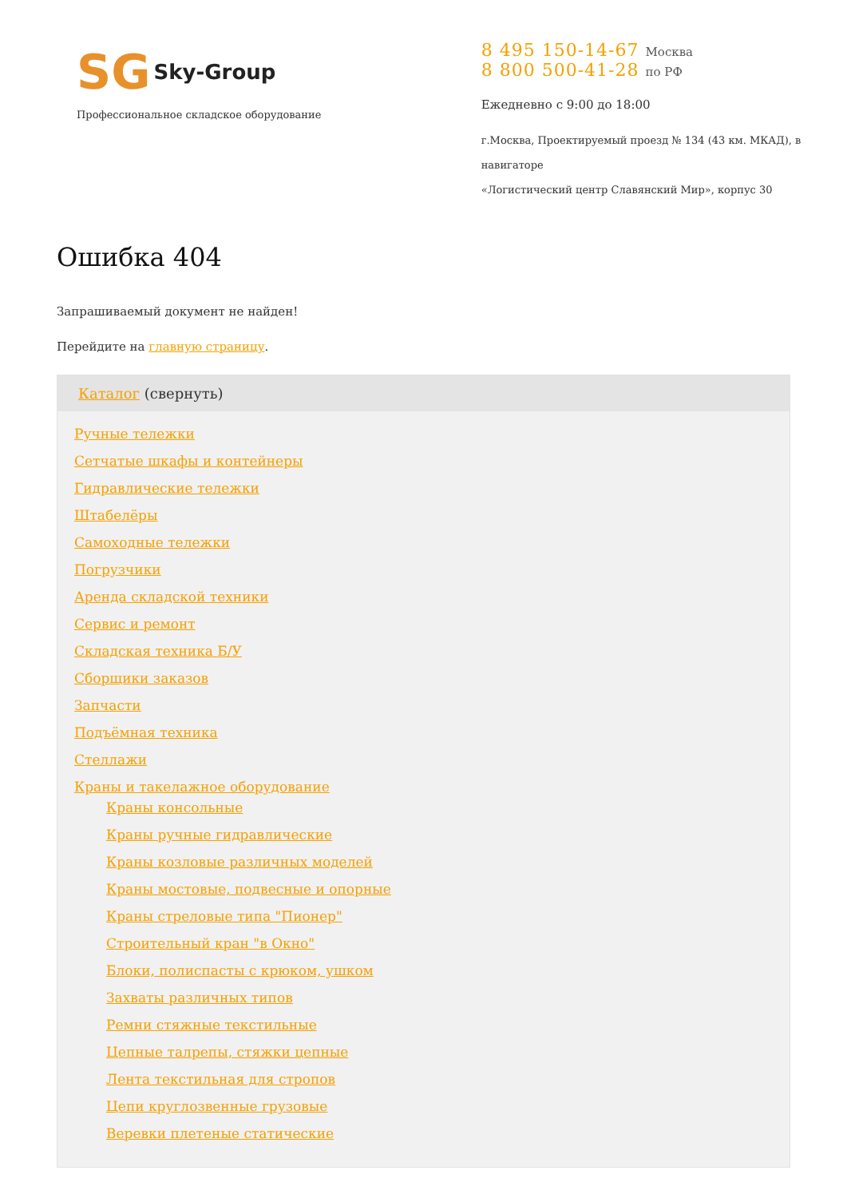SG Sky-Group
Профессиональное складское оборудование
8 495 150-14-67 Москва
8 800 500-41-28 по РФ
Ежедневно с 9:00 до 18:00
г.Москва, Проектируемый проезд № 134 (43 км. МКАД), в навигаторе
«Логистический центр Славянский Мир», корпус 30
Ошибка 404
Запрашиваемый документ не найден!
Перейдите на главную страницу.
Каталог (свернуть)
Ручные тележки
Сетчатые шкафы и контейнеры
Гидравлические тележки
Штабелёры
Самоходные тележки
Погрузчики
Аренда складской техники
Сервис и ремонт
Складская техника Б/У
Сборщики заказов
Запчасти
Подъёмная техника
Стеллажи
Краны и такелажное оборудование
Краны консольные
Краны ручные гидравлические
Краны козловые различных моделей
Краны мостовые, подвесные и опорные
Краны стреловые типа "Пионер"
Строительный кран "в Окно"
Блоки, полиспасты с крюком, ушком
Захваты различных типов
Ремни стяжные текстильные
Цепные талрепы, стяжки цепные
Лента текстильная для стропов
Цепи круглозвенные грузовые
Веревки плетеные статические